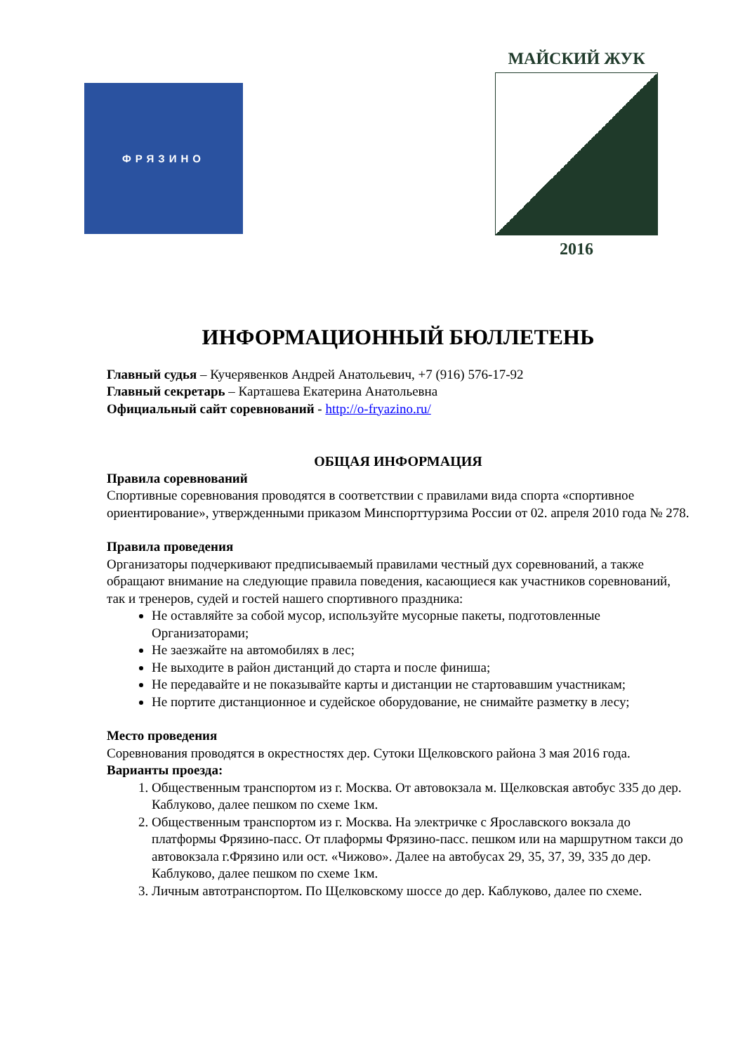ФРЯЗИНО
МАЙСКИЙ ЖУК
2016
ИНФОРМАЦИОННЫЙ БЮЛЛЕТЕНЬ
Главный судья – Кучерявенков Андрей Анатольевич, +7 (916) 576-17-92
Главный секретарь – Карташева Екатерина Анатольевна
Официальный сайт соревнований - http://o-fryazino.ru/
ОБЩАЯ ИНФОРМАЦИЯ
Правила соревнований
Спортивные соревнования проводятся в соответствии с правилами вида спорта «спортивное ориентирование», утвержденными приказом Минспорттурзима России от 02. апреля 2010 года № 278.
Правила проведения
Организаторы подчеркивают предписываемый правилами честный дух соревнований, а также обращают внимание на следующие правила поведения, касающиеся как участников соревнований, так и тренеров, судей и гостей нашего спортивного праздника:
Не оставляйте за собой мусор, используйте мусорные пакеты, подготовленные Организаторами;
Не заезжайте на автомобилях в лес;
Не выходите в район дистанций до старта и после финиша;
Не передавайте и не показывайте карты и дистанции не стартовавшим участникам;
Не портите дистанционное и судейское оборудование, не снимайте разметку в лесу;
Место проведения
Соревнования проводятся в окрестностях дер. Сутоки Щелковского района 3 мая 2016 года.
Варианты проезда:
1. Общественным транспортом из г. Москва. От автовокзала м. Щелковская автобус 335 до дер. Каблуково, далее пешком по схеме 1км.
2. Общественным транспортом из г. Москва. На электричке с Ярославского вокзала до платформы Фрязино-пасс. От плаформы Фрязино-пасс. пешком или на маршрутном такси до автовокзала г.Фрязино или ост. «Чижово». Далее на автобусах 29, 35, 37, 39, 335 до дер. Каблуково, далее пешком по схеме 1км.
3. Личным автотранспортом. По Щелковскому шоссе до дер. Каблуково, далее по схеме.